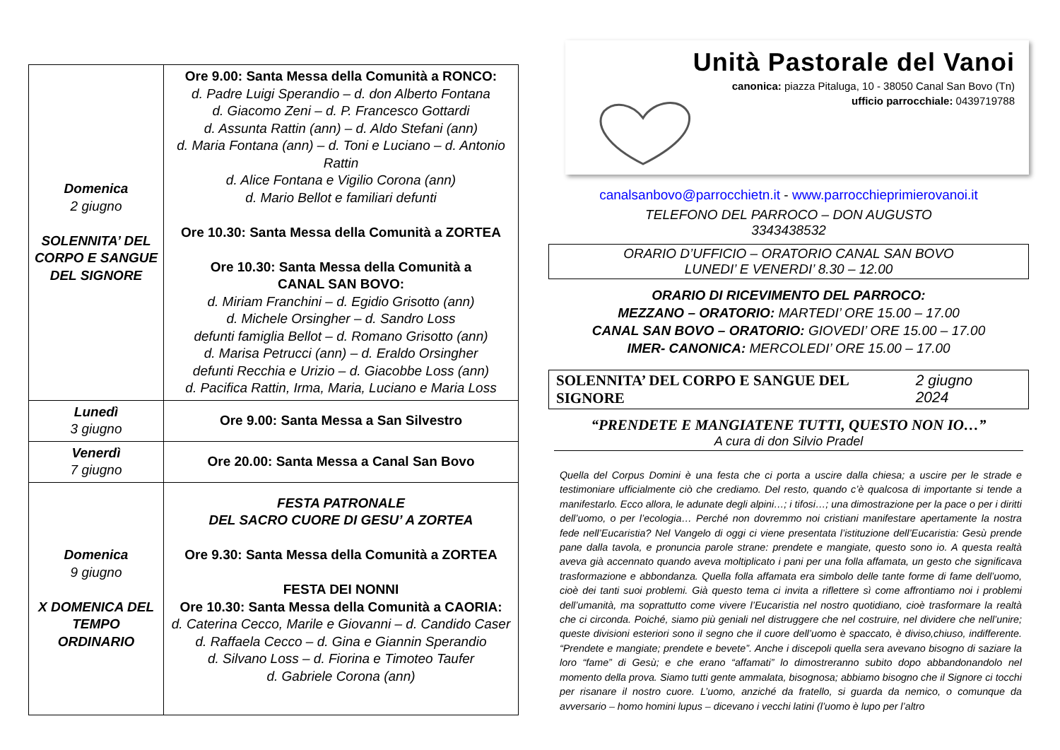| Domenica 2 giugno SOLENNITA’ DEL CORPO E SANGUE DEL SIGNORE | Ore 9.00: Santa Messa della Comunità a RONCO: d. Padre Luigi Sperandio – d. don Alberto Fontana d. Giacomo Zeni – d. P. Francesco Gottardi d. Assunta Rattin (ann) – d. Aldo Stefani (ann) d. Maria Fontana (ann) – d. Toni e Luciano – d. Antonio Rattin d. Alice Fontana e Vigilio Corona (ann) d. Mario Bellot e familiari defunti Ore 10.30: Santa Messa della Comunità a ZORTEA Ore 10.30: Santa Messa della Comunità a CANAL SAN BOVO: d. Miriam Franchini – d. Egidio Grisotto (ann) d. Michele Orsingher – d. Sandro Loss defunti famiglia Bellot – d. Romano Grisotto (ann) d. Marisa Petrucci (ann) – d. Eraldo Orsingher defunti Recchia e Urizio – d. Giacobbe Loss (ann) d. Pacifica Rattin, Irma, Maria, Luciano e Maria Loss |
| Lunedì 3 giugno | Ore 9.00: Santa Messa a San Silvestro |
| Venerdì 7 giugno | Ore 20.00: Santa Messa a Canal San Bovo |
| Domenica 9 giugno X DOMENICA DEL TEMPO ORDINARIO | FESTA PATRONALE DEL SACRO CUORE DI GESU’ A ZORTEA Ore 9.30: Santa Messa della Comunità a ZORTEA FESTA DEI NONNI Ore 10.30: Santa Messa della Comunità a CAORIA: d. Caterina Cecco, Marile e Giovanni – d. Candido Caser d. Raffaela Cecco – d. Gina e Giannin Sperandio d. Silvano Loss – d. Fiorina e Timoteo Taufer d. Gabriele Corona (ann) |
Unità Pastorale del Vanoi
canonica: piazza Pitaluga, 10 - 38050 Canal San Bovo (Tn)
ufficio parrocchiale: 0439719788
canalsanbovo@parrocchietn.it - www.parrocchieprimierovanoi.it
TELEFONO DEL PARROCO – DON AUGUSTO
3343438532
ORARIO D’UFFICIO – ORATORIO CANAL SAN BOVO
LUNEDI’ E VENERDI’ 8.30 – 12.00
ORARIO DI RICEVIMENTO DEL PARROCO:
MEZZANO – ORATORIO: MARTEDI’ ORE 15.00 – 17.00
CANAL SAN BOVO – ORATORIO: GIOVEDI’ ORE 15.00 – 17.00
IMER- CANONICA: MERCOLEDI’ ORE 15.00 – 17.00
SOLENNITA’ DEL CORPO E SANGUE DEL SIGNORE 2 giugno 2024
“PRENDETE E MANGIATENE TUTTI, QUESTO NON IO…”
A cura di don Silvio Pradel
Quella del Corpus Domini è una festa che ci porta a uscire dalla chiesa; a uscire per le strade e testimoniare ufficialmente ciò che crediamo. Del resto, quando c’è qualcosa di importante si tende a manifestarlo. Ecco allora, le adunate degli alpini…; i tifosi…; una dimostrazione per la pace o per i diritti dell’uomo, o per l’ecologia… Perché non dovremmo noi cristiani manifestare apertamente la nostra fede nell’Eucaristia? Nel Vangelo di oggi ci viene presentata l’istituzione dell’Eucaristia: Gesù prende pane dalla tavola, e pronuncia parole strane: prendete e mangiate, questo sono io. A questa realtà aveva già accennato quando aveva moltiplicato i pani per una folla affamata, un gesto che significava trasformazione e abbondanza. Quella folla affamata era simbolo delle tante forme di fame dell’uomo, cioè dei tanti suoi problemi. Già questo tema ci invita a riflettere sì come affrontiamo noi i problemi dell’umanità, ma soprattutto come vivere l’Eucaristia nel nostro quotidiano, cioè trasformare la realtà che ci circonda. Poiché, siamo più geniali nel distruggere che nel costruire, nel dividere che nell’unire; queste divisioni esteriori sono il segno che il cuore dell’uomo è spaccato, è diviso,chiuso, indifferente. “Prendete e mangiate; prendete e bevete”. Anche i discepoli quella sera avevano bisogno di saziare la loro “fame” di Gesù; e che erano “affamati” lo dimostreranno subito dopo abbandonandolo nel momento della prova. Siamo tutti gente ammalata, bisognosa; abbiamo bisogno che il Signore ci tocchi per risanare il nostro cuore. L’uomo, anziché da fratello, si guarda da nemico, o comunque da avversario – homo homini lupus – dicevano i vecchi latini (l’uomo è lupo per l’altro